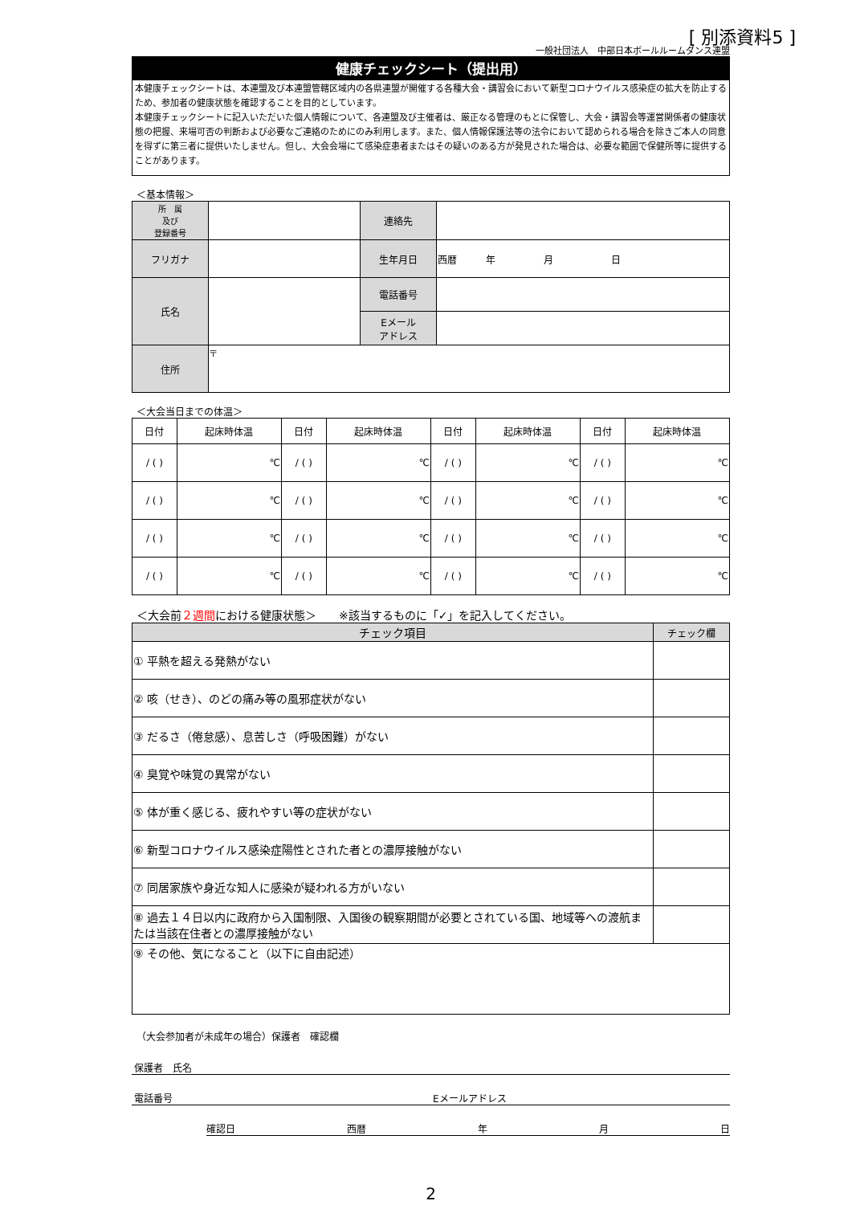[ 別添資料5 ]
一般社団法人　中部日本ボールルームダンス連盟
健康チェックシート（提出用）
本健康チェックシートは、本連盟及び本連盟管轄区域内の各県連盟が開催する各種大会・講習会において新型コロナウイルス感染症の拡大を防止するため、参加者の健康状態を確認することを目的としています。
本健康チェックシートに記入いただいた個人情報について、各連盟及び主催者は、厳正なる管理のもとに保管し、大会・講習会等運営関係者の健康状態の把握、来場可否の判断および必要なご連絡のためにのみ利用します。また、個人情報保護法等の法令において認められる場合を除きご本人の同意を得ずに第三者に提供いたしません。但し、大会会場にて感染症患者またはその疑いのある方が発見された場合は、必要な範囲で保健所等に提供することがあります。
＜基本情報＞
| 所 属 及び 登録番号 | | 連絡先 | |
| フリガナ | | 生年月日 | 西暦 年 月 日 |
| 氏名 | | 電話番号 | |
| | | Eメール アドレス | |
| 住所 | 〒 | | |
＜大会当日までの体温＞
| 日付 | 起床時体温 | 日付 | 起床時体温 | 日付 | 起床時体温 | 日付 | 起床時体温 |
| / ( ) | ℃ | / ( ) | ℃ | / ( ) | ℃ | / ( ) | ℃ |
| / ( ) | ℃ | / ( ) | ℃ | / ( ) | ℃ | / ( ) | ℃ |
| / ( ) | ℃ | / ( ) | ℃ | / ( ) | ℃ | / ( ) | ℃ |
| / ( ) | ℃ | / ( ) | ℃ | / ( ) | ℃ | / ( ) | ℃ |
＜大会前２週間における健康状態＞　　※該当するものに「✓」を記入してください。
| チェック項目 | チェック欄 |
| --- | --- |
| ① 平熱を超える発熱がない | |
| ② 咳（せき）、のどの痛み等の風邪症状がない | |
| ③ だるさ（倦怠感）、息苦しさ（呼吸困難）がない | |
| ④ 臭覚や味覚の異常がない | |
| ⑤ 体が重く感じる、疲れやすい等の症状がない | |
| ⑥ 新型コロナウイルス感染症陽性とされた者との濃厚接触がない | |
| ⑦ 同居家族や身近な知人に感染が疑われる方がいない | |
| ⑧ 過去１４日以内に政府から入国制限、入国後の観察期間が必要とされている国、地域等への渡航または当該在住者との濃厚接触がない | |
| ⑨ その他、気になること（以下に自由記述） | |
（大会参加者が未成年の場合）保護者　確認欄
保護者　氏名
電話番号 Eメールアドレス
確認日 西暦 年 月 日
2